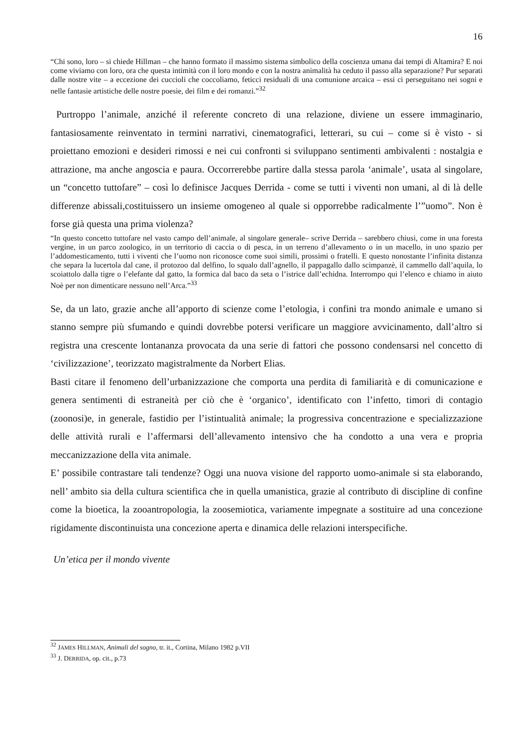16
“Chi sono, loro – si chiede Hillman – che hanno formato il massimo sistema simbolico della coscienza umana dai tempi di Altamira? E noi come viviamo con loro, ora che questa intimità con il loro mondo e con la nostra animalità ha ceduto il passo alla separazione? Pur separati dalle nostre vite – a eccezione dei cuccioli che coccoliamo, feticci residuali di una comunione arcaica – essi ci perseguitano nei sogni e nelle fantasie artistiche delle nostre poesie, dei film e dei romanzi.”<sup>32</sup>
Purtroppo l’animale, anziché il referente concreto di una relazione, diviene un essere immaginario, fantasiosamente reinventato in termini narrativi, cinematografici, letterari, su cui – come si è visto - si proiettano emozioni e desideri rimossi e nei cui confronti si sviluppano sentimenti ambivalenti : nostalgia e attrazione, ma anche angoscia e paura. Occorrerebbe partire dalla stessa parola ‘animale’, usata al singolare, un “concetto tuttofare” – così lo definisce Jacques Derrida - come se tutti i viventi non umani, al di là delle differenze abissali,costituissero un insieme omogeneo al quale si opporrebbe radicalmente l’”uomo”. Non è forse già questa una prima violenza?
“In questo concetto tuttofare nel vasto campo dell’animale, al singolare generale– scrive Derrida – sarebbero chiusi, come in una foresta vergine, in un parco zoologico, in un territorio di caccia o di pesca, in un terreno d’allevamento o in un macello, in uno spazio per l’addomesticamento, tutti i viventi che l’uomo non riconosce come suoi simili, prossimi o fratelli. E questo nonostante l’infinita distanza che separa la lucertola dal cane, il protozoo dal delfino, lo squalo dall’agnello, il pappagallo dallo scimpanzè, il cammello dall’aquila, lo scoiattolo dalla tigre o l’elefante dal gatto, la formica dal baco da seta o l’istrice dall’echidna. Interrompo qui l’elenco e chiamo in aiuto Noè per non dimenticare nessuno nell’Arca.”<sup>33</sup>
Se, da un lato, grazie anche all’apporto di scienze come l’etologia, i confini tra mondo animale e umano si stanno sempre più sfumando e quindi dovrebbe potersi verificare un maggiore avvicinamento, dall’altro si registra una crescente lontananza provocata da una serie di fattori che possono condensarsi nel concetto di ‘civilizzazione’, teorizzato magistralmente da Norbert Elias.
Basti citare il fenomeno dell’urbanizzazione che comporta una perdita di familiarità e di comunicazione e genera sentimenti di estraneità per ciò che è ‘organico’, identificato con l’infetto, timori di contagio (zoonosi)e, in generale, fastidio per l’istintualità animale; la progressiva concentrazione e specializzazione delle attività rurali e l’affermarsi dell’allevamento intensivo che ha condotto a una vera e propria meccanizzazione della vita animale.
E’ possibile contrastare tali tendenze? Oggi una nuova visione del rapporto uomo-animale si sta elaborando, nell’ ambito sia della cultura scientifica che in quella umanistica, grazie al contributo di discipline di confine come la bioetica, la zooantropologia, la zoosemiotica, variamente impegnate a sostituire ad una concezione rigidamente discontinuista una concezione aperta e dinamica delle relazioni interspecifiche.
Un’etica per il mondo vivente
<sup>32</sup> JAMES HILLMAN, Animali del sogno, tr. it., Cortina, Milano 1982 p.VII
<sup>33</sup> J. DERRIDA, op. cit., p.73